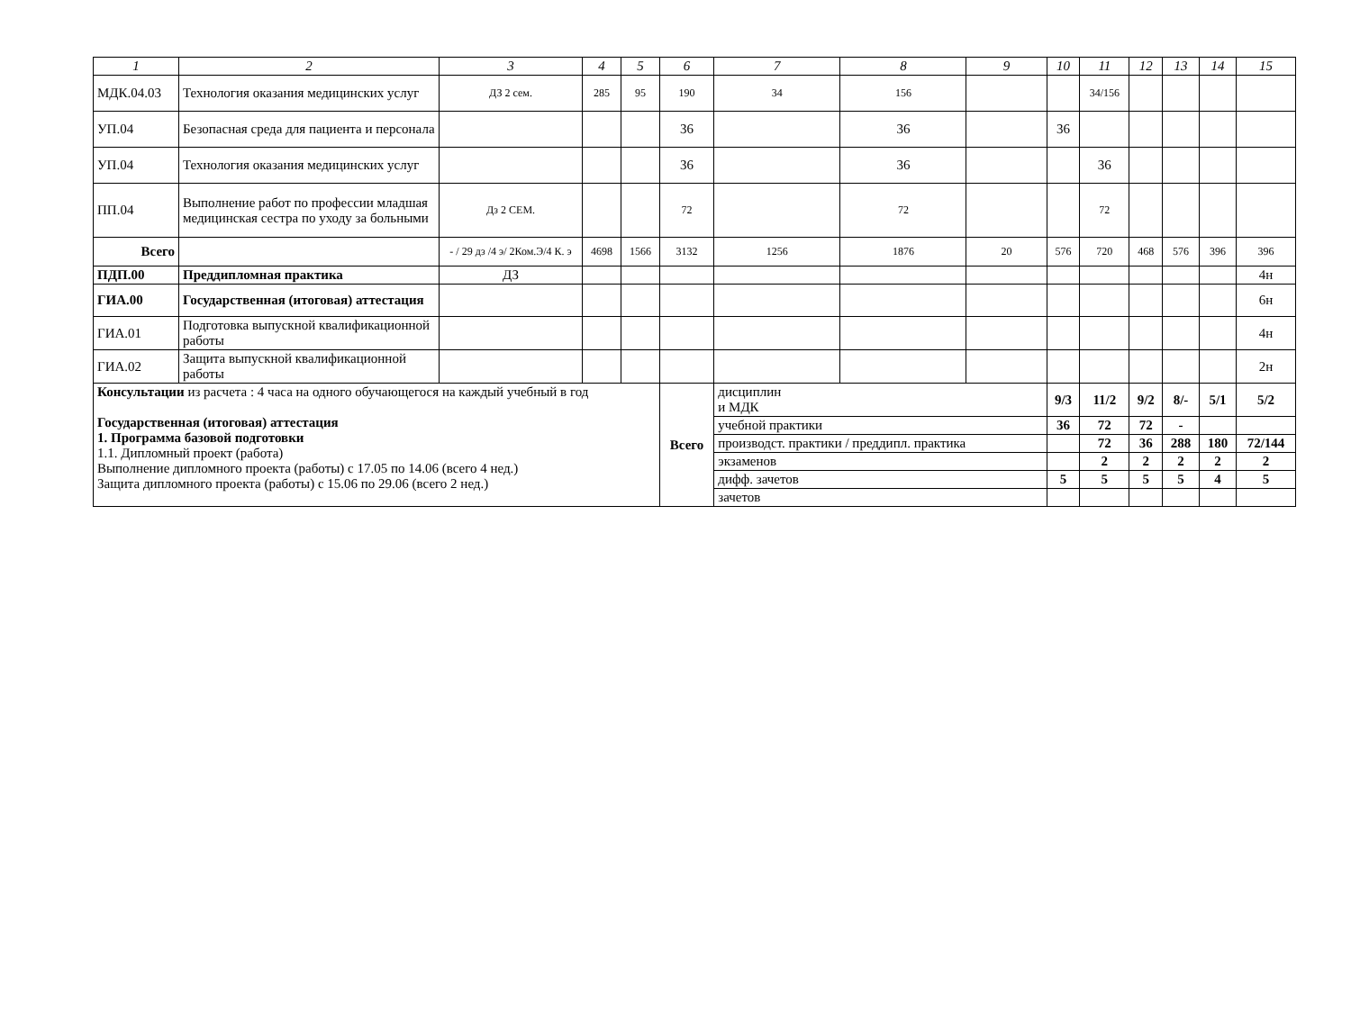| 1 | 2 | 3 | 4 | 5 | 6 | 7 | 8 | 9 | 10 | 11 | 12 | 13 | 14 | 15 |
| --- | --- | --- | --- | --- | --- | --- | --- | --- | --- | --- | --- | --- | --- | --- |
| МДК.04.03 | Технология оказания медицинских услуг | ДЗ 2 сем. | 285 | 95 | 190 | 34 | 156 | | | 34/156 | | | | |
| УП.04 | Безопасная среда для пациента и персонала | | | | 36 | | 36 | | 36 | | | | | |
| УП.04 | Технология оказания медицинских услуг | | | | 36 | | 36 | | | 36 | | | | |
| ПП.04 | Выполнение работ по профессии младшая медицинская сестра по уходу за больными | Дз 2 СЕМ. | | | 72 | | 72 | | | 72 | | | | |
| Всего | | - / 29 дз /4 э/ 2Ком.Э/4 К. э | 4698 | 1566 | 3132 | 1256 | 1876 | 20 | 576 | 720 | 468 | 576 | 396 | 396 |
| ПДП.00 | Преддипломная практика | ДЗ | | | | | | | | | | | | 4н |
| ГИА.00 | Государственная (итоговая) аттестация | | | | | | | | | | | | | 6н |
| ГИА.01 | Подготовка выпускной квалификационной работы | | | | | | | | | | | | | 4н |
| ГИА.02 | Защита выпускной квалификационной работы | | | | | | | | | | | | | 2н |
| Консультации из расчета : 4 часа на одного обучающегося на каждый учебный в год Государственная (итоговая) аттестация 1. Программа базовой подготовки 1.1. Дипломный проект (работа) Выполнение дипломного проекта (работы) с 17.05 по 14.06 (всего 4 нед.) Защита дипломного проекта (работы) с 15.06 по 29.06 (всего 2 нед.) | | | | | Всего | дисциплин и МДК | | | 9/3 | 11/2 | 9/2 | 8/- | 5/1 | 5/2 |
| | | | | | | учебной практики | | | 36 | 72 | 72 | - | | |
| | | | | | | производст. практики / преддипл. практика | | | | 72 | 36 | 288 | 180 | 72/144 |
| | | | | | | экзаменов | | | | 2 | 2 | 2 | 2 | 2 |
| | | | | | | дифф. зачетов | | | 5 | 5 | 5 | 5 | 4 | 5 |
| | | | | | | зачетов | | | | | | | | |